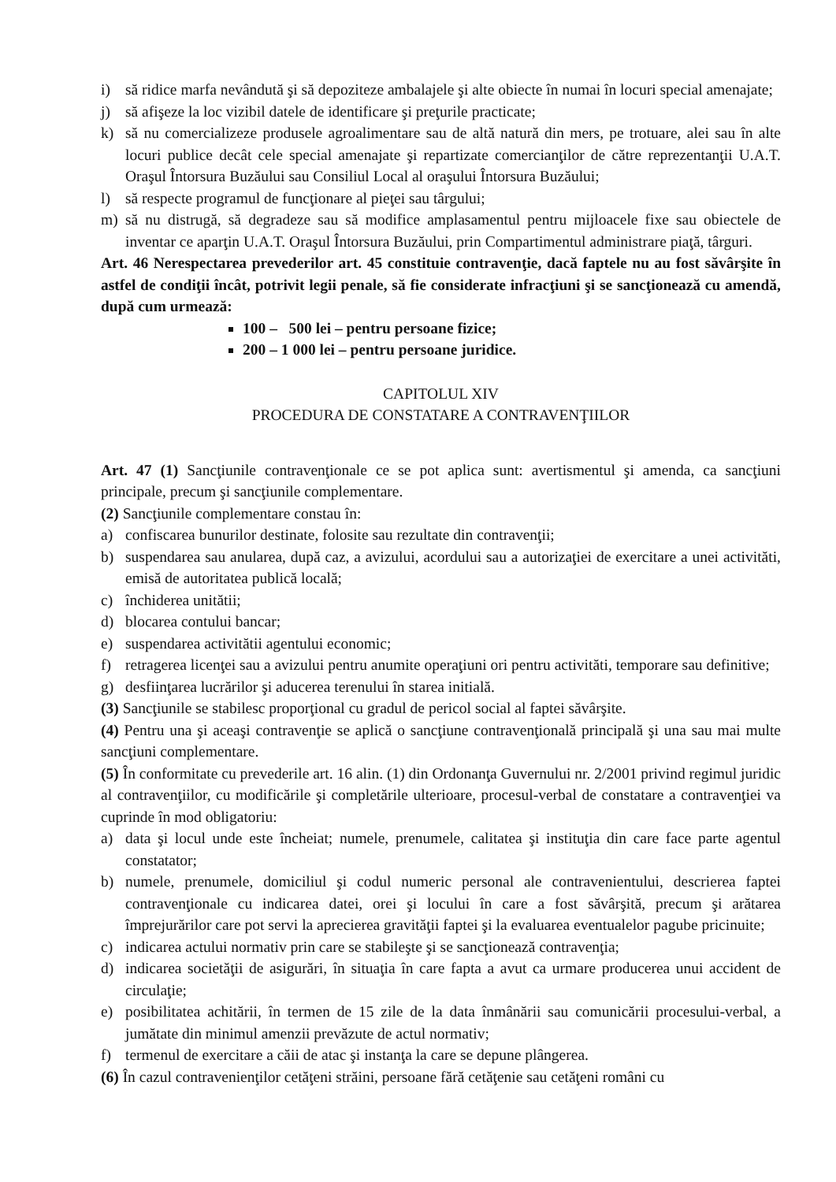i) să ridice marfa nevândută şi să depoziteze ambalajele şi alte obiecte în numai în locuri special amenajate;
j) să afişeze la loc vizibil datele de identificare şi preţurile practicate;
k) să nu comercializeze produsele agroalimentare sau de altă natură din mers, pe trotuare, alei sau în alte locuri publice decât cele special amenajate şi repartizate comercianţilor de către reprezentanţii U.A.T. Oraşul Întorsura Buzăului sau Consiliul Local al oraşului Întorsura Buzăului;
l) să respecte programul de funcţionare al pieţei sau târgului;
m) să nu distrugă, să degradeze sau să modifice amplasamentul pentru mijloacele fixe sau obiectele de inventar ce aparţin U.A.T. Oraşul Întorsura Buzăului, prin Compartimentul administrare piaţă, târguri.
Art. 46 Nerespectarea prevederilor art. 45 constituie contravenţie, dacă faptele nu au fost săvârşite în astfel de condiţii încât, potrivit legii penale, să fie considerate infracţiuni şi se sancţionează cu amendă, după cum urmează:
100 – 500 lei – pentru persoane fizice;
200 – 1 000 lei – pentru persoane juridice.
CAPITOLUL XIV
PROCEDURA DE CONSTATARE A CONTRAVENŢIILOR
Art. 47 (1) Sancţiunile contravenţionale ce se pot aplica sunt: avertismentul şi amenda, ca sancţiuni principale, precum şi sancţiunile complementare.
(2) Sancţiunile complementare constau în:
a) confiscarea bunurilor destinate, folosite sau rezultate din contravenţii;
b) suspendarea sau anularea, după caz, a avizului, acordului sau a autorizaţiei de exercitare a unei activităti, emisă de autoritatea publică locală;
c) închiderea unitătii;
d) blocarea contului bancar;
e) suspendarea activitătii agentului economic;
f) retragerea licenţei sau a avizului pentru anumite operaţiuni ori pentru activităti, temporare sau definitive;
g) desfiinţarea lucrărilor şi aducerea terenului în starea initială.
(3) Sancţiunile se stabilesc proporţional cu gradul de pericol social al faptei săvârşite.
(4) Pentru una şi aceaşi contravenţie se aplică o sancţiune contravenţională principală şi una sau mai multe sancţiuni complementare.
(5) În conformitate cu prevederile art. 16 alin. (1) din Ordonanţa Guvernului nr. 2/2001 privind regimul juridic al contravenţiilor, cu modificările şi completările ulterioare, procesul-verbal de constatare a contravenţiei va cuprinde în mod obligatoriu:
a) data şi locul unde este încheiat; numele, prenumele, calitatea şi instituţia din care face parte agentul constatator;
b) numele, prenumele, domiciliul şi codul numeric personal ale contravenientului, descrierea faptei contravenţionale cu indicarea datei, orei şi locului în care a fost săvârşită, precum şi arătarea împrejurărilor care pot servi la aprecierea gravităţii faptei şi la evaluarea eventualelor pagube pricinuite;
c) indicarea actului normativ prin care se stabileşte şi se sancţionează contravenţia;
d) indicarea societăţii de asigurări, în situaţia în care fapta a avut ca urmare producerea unui accident de circulaţie;
e) posibilitatea achitării, în termen de 15 zile de la data înmânării sau comunicării procesului-verbal, a jumătate din minimul amenzii prevăzute de actul normativ;
f) termenul de exercitare a căii de atac şi instanţa la care se depune plângerea.
(6) În cazul contravenienţilor cetăţeni străini, persoane fără cetăţenie sau cetăţeni români cu